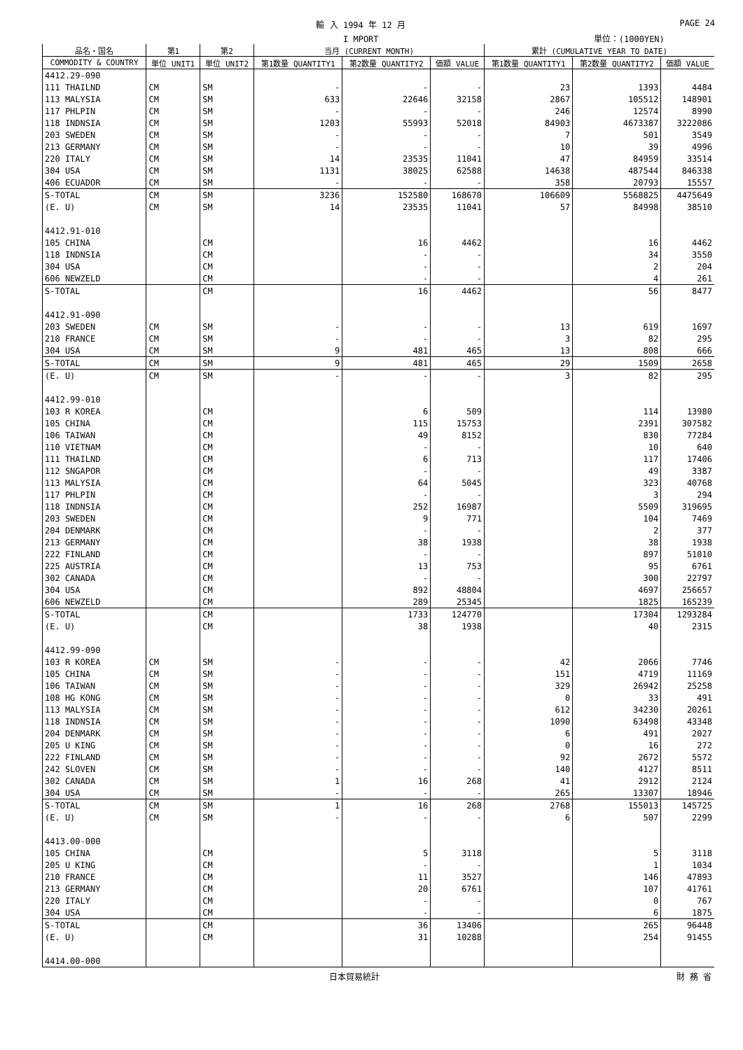輸 入 1994 年 12 月 PAGE 24
I MPORT 単位：(1000YEN)
| 品名・国名 | 第1 | 第2 | 当月 (CURRENT MONTH) | | | 累計 (CUMULATIVE YEAR TO DATE) | | |
| --- | --- | --- | --- | --- | --- | --- | --- | --- |
| COMMODITY & COUNTRY | 単位 UNIT1 | 単位 UNIT2 | 第1数量 QUANTITY1 | 第2数量 QUANTITY2 | 価額 VALUE | 第1数量 QUANTITY1 | 第2数量 QUANTITY2 | 価額 VALUE |
| 4412.29-090 | | | | | | | | |
| 111 THAILND | CM | SM | - | - | - | 23 | 1393 | 4484 |
| 113 MALYSIA | CM | SM | 633 | 22646 | 32158 | 2867 | 105512 | 148901 |
| 117 PHLPIN | CM | SM | - | - | - | 246 | 12574 | 8990 |
| 118 INDNSIA | CM | SM | 1203 | 55993 | 52018 | 84903 | 4673387 | 3222086 |
| 203 SWEDEN | CM | SM | - | - | - | 7 | 501 | 3549 |
| 213 GERMANY | CM | SM | - | - | - | 10 | 39 | 4996 |
| 220 ITALY | CM | SM | 14 | 23535 | 11041 | 47 | 84959 | 33514 |
| 304 USA | CM | SM | 1131 | 38025 | 62588 | 14638 | 487544 | 846338 |
| 406 ECUADOR | CM | SM | - | - | - | 358 | 20793 | 15557 |
| S-TOTAL | CM | SM | 3236 | 152580 | 168670 | 106609 | 5568825 | 4475649 |
| (E. U) | CM | SM | 14 | 23535 | 11041 | 57 | 84998 | 38510 |
| 4412.91-010 | | | | | | | | |
| 105 CHINA | | CM | | 16 | 4462 | | 16 | 4462 |
| 118 INDNSIA | | CM | | - | - | | 34 | 3550 |
| 304 USA | | CM | | - | - | | 2 | 204 |
| 606 NEWZELD | | CM | | - | - | | 4 | 261 |
| S-TOTAL | | CM | | 16 | 4462 | | 56 | 8477 |
| 4412.91-090 | | | | | | | | |
| 203 SWEDEN | CM | SM | - | - | - | 13 | 619 | 1697 |
| 210 FRANCE | CM | SM | - | - | - | 3 | 82 | 295 |
| 304 USA | CM | SM | 9 | 481 | 465 | 13 | 808 | 666 |
| S-TOTAL | CM | SM | 9 | 481 | 465 | 29 | 1509 | 2658 |
| (E. U) | CM | SM | - | - | - | 3 | 82 | 295 |
| 4412.99-010 | | | | | | | | |
| 103 R KOREA | | CM | | 6 | 509 | | 114 | 13980 |
| 105 CHINA | | CM | | 115 | 15753 | | 2391 | 307582 |
| 106 TAIWAN | | CM | | 49 | 8152 | | 830 | 77284 |
| 110 VIETNAM | | CM | | - | - | | 10 | 640 |
| 111 THAILND | | CM | | 6 | 713 | | 117 | 17406 |
| 112 SNGAPOR | | CM | | - | - | | 49 | 3387 |
| 113 MALYSIA | | CM | | 64 | 5045 | | 323 | 40768 |
| 117 PHLPIN | | CM | | - | - | | 3 | 294 |
| 118 INDNSIA | | CM | | 252 | 16987 | | 5509 | 319695 |
| 203 SWEDEN | | CM | | 9 | 771 | | 104 | 7469 |
| 204 DENMARK | | CM | | - | - | | 2 | 377 |
| 213 GERMANY | | CM | | 38 | 1938 | | 38 | 1938 |
| 222 FINLAND | | CM | | - | - | | 897 | 51010 |
| 225 AUSTRIA | | CM | | 13 | 753 | | 95 | 6761 |
| 302 CANADA | | CM | | - | - | | 300 | 22797 |
| 304 USA | | CM | | 892 | 48804 | | 4697 | 256657 |
| 606 NEWZELD | | CM | | 289 | 25345 | | 1825 | 165239 |
| S-TOTAL | | CM | | 1733 | 124770 | | 17304 | 1293284 |
| (E. U) | | CM | | 38 | 1938 | | 40 | 2315 |
| 4412.99-090 | | | | | | | | |
| 103 R KOREA | CM | SM | - | - | - | 42 | 2066 | 7746 |
| 105 CHINA | CM | SM | - | - | - | 151 | 4719 | 11169 |
| 106 TAIWAN | CM | SM | - | - | - | 329 | 26942 | 25258 |
| 108 HG KONG | CM | SM | - | - | - | 0 | 33 | 491 |
| 113 MALYSIA | CM | SM | - | - | - | 612 | 34230 | 20261 |
| 118 INDNSIA | CM | SM | - | - | - | 1090 | 63498 | 43348 |
| 204 DENMARK | CM | SM | - | - | - | 6 | 491 | 2027 |
| 205 U KING | CM | SM | - | - | - | 0 | 16 | 272 |
| 222 FINLAND | CM | SM | - | - | - | 92 | 2672 | 5572 |
| 242 SLOVEN | CM | SM | - | - | - | 140 | 4127 | 8511 |
| 302 CANADA | CM | SM | 1 | 16 | 268 | 41 | 2912 | 2124 |
| 304 USA | CM | SM | - | - | - | 265 | 13307 | 18946 |
| S-TOTAL | CM | SM | 1 | 16 | 268 | 2768 | 155013 | 145725 |
| (E. U) | CM | SM | - | - | - | 6 | 507 | 2299 |
| 4413.00-000 | | | | | | | | |
| 105 CHINA | | CM | | 5 | 3118 | | 5 | 3118 |
| 205 U KING | | CM | | - | - | | 1 | 1034 |
| 210 FRANCE | | CM | | 11 | 3527 | | 146 | 47893 |
| 213 GERMANY | | CM | | 20 | 6761 | | 107 | 41761 |
| 220 ITALY | | CM | | - | - | | 0 | 767 |
| 304 USA | | CM | | - | - | | 6 | 1875 |
| S-TOTAL | | CM | | 36 | 13406 | | 265 | 96448 |
| (E. U) | | CM | | 31 | 10288 | | 254 | 91455 |
| 4414.00-000 | | | | | | | | |
日本貿易統計 財 務 省